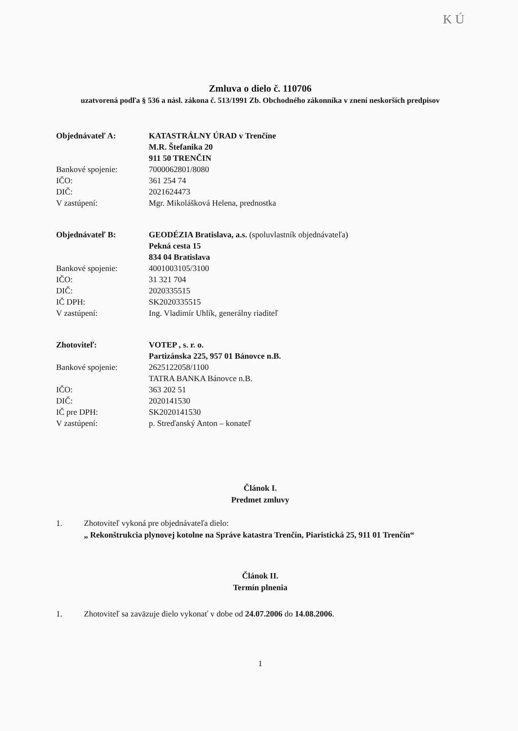K Ú
Zmluva o dielo č. 110706
uzatvorená podľa § 536 a násl. zákona č. 513/1991 Zb. Obchodného zákonníka v znení neskorších predpisov
| Objednávateľ A: | KATASTRÁLNY ÚRAD v Trenčíne |
| | M.R. Štefanika 20 |
| | 911 50 TRENČIN |
| Bankové spojenie: | 7000062801/8080 |
| IČO: | 361 254 74 |
| DIČ: | 2021624473 |
| V zastúpení: | Mgr. Mikolášková Helena, prednostka |
| Objednávateľ B: | GEODÉZIA Bratislava, a.s. (spoluvlastník objednávateľa) |
| | Pekná cesta 15 |
| | 834 04 Bratislava |
| Bankové spojenie: | 4001003105/3100 |
| IČO: | 31 321 704 |
| DIČ: | 2020335515 |
| IČ DPH: | SK2020335515 |
| V zastúpení: | Ing. Vladimír Uhlík, generálny riaditeľ |
| Zhotoviteľ: | VOTEP , s. r. o. |
| | Partizánska 225, 957 01 Bánovce n.B. |
| Bankové spojenie: | 2625122058/1100 |
| | TATRA BANKA Bánovce n.B. |
| IČO: | 363 202 51 |
| DIČ: | 2020141530 |
| IČ pre DPH: | SK2020141530 |
| V zastúpení: | p. Streďanský Anton – konateľ |
Článok I.
Predmet zmluvy
1. Zhotoviteľ vykoná pre objednávateľa dielo:
„ Rekonštrukcia plynovej kotolne na Správe katastra Trenčín, Piaristická 25, 911 01 Trenčín“
Článok II.
Termín plnenia
1. Zhotoviteľ sa zaväzuje dielo vykonať v dobe od 24.07.2006 do 14.08.2006.
1